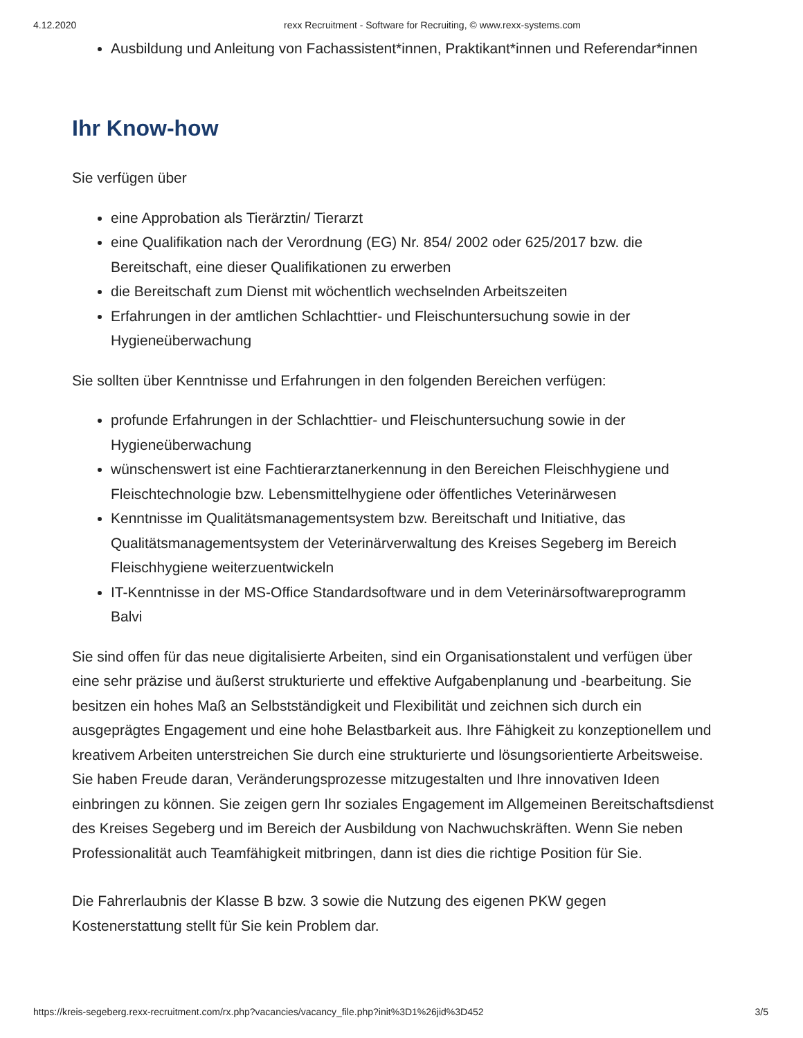4.12.2020 rexx Recruitment - Software for Recruiting, © www.rexx-systems.com
Ausbildung und Anleitung von Fachassistent*innen, Praktikant*innen und Referendar*innen
Ihr Know-how
Sie verfügen über
eine Approbation als Tierärztin/ Tierarzt
eine Qualifikation nach der Verordnung (EG) Nr. 854/ 2002 oder 625/2017 bzw. die Bereitschaft, eine dieser Qualifikationen zu erwerben
die Bereitschaft zum Dienst mit wöchentlich wechselnden Arbeitszeiten
Erfahrungen in der amtlichen Schlachttier- und Fleischuntersuchung sowie in der Hygieneüberwachung
Sie sollten über Kenntnisse und Erfahrungen in den folgenden Bereichen verfügen:
profunde Erfahrungen in der Schlachttier- und Fleischuntersuchung sowie in der Hygieneüberwachung
wünschenswert ist eine Fachtierarztanerkennung in den Bereichen Fleischhygiene und Fleischtechnologie bzw. Lebensmittelhygiene oder öffentliches Veterinärwesen
Kenntnisse im Qualitätsmanagementsystem bzw. Bereitschaft und Initiative, das Qualitätsmanagementsystem der Veterinärverwaltung des Kreises Segeberg im Bereich Fleischhygiene weiterzuentwickeln
IT-Kenntnisse in der MS-Office Standardsoftware und in dem Veterinärsoftwareprogramm Balvi
Sie sind offen für das neue digitalisierte Arbeiten, sind ein Organisationstalent und verfügen über eine sehr präzise und äußerst strukturierte und effektive Aufgabenplanung und -bearbeitung. Sie besitzen ein hohes Maß an Selbstständigkeit und Flexibilität und zeichnen sich durch ein ausgeprägtes Engagement und eine hohe Belastbarkeit aus. Ihre Fähigkeit zu konzeptionellem und kreativem Arbeiten unterstreichen Sie durch eine strukturierte und lösungsorientierte Arbeitsweise. Sie haben Freude daran, Veränderungsprozesse mitzugestalten und Ihre innovativen Ideen einbringen zu können. Sie zeigen gern Ihr soziales Engagement im Allgemeinen Bereitschaftsdienst des Kreises Segeberg und im Bereich der Ausbildung von Nachwuchskräften. Wenn Sie neben Professionalität auch Teamfähigkeit mitbringen, dann ist dies die richtige Position für Sie.
Die Fahrerlaubnis der Klasse B bzw. 3 sowie die Nutzung des eigenen PKW gegen Kostenerstattung stellt für Sie kein Problem dar.
https://kreis-segeberg.rexx-recruitment.com/rx.php?vacancies/vacancy_file.php?init%3D1%26jid%3D452 3/5